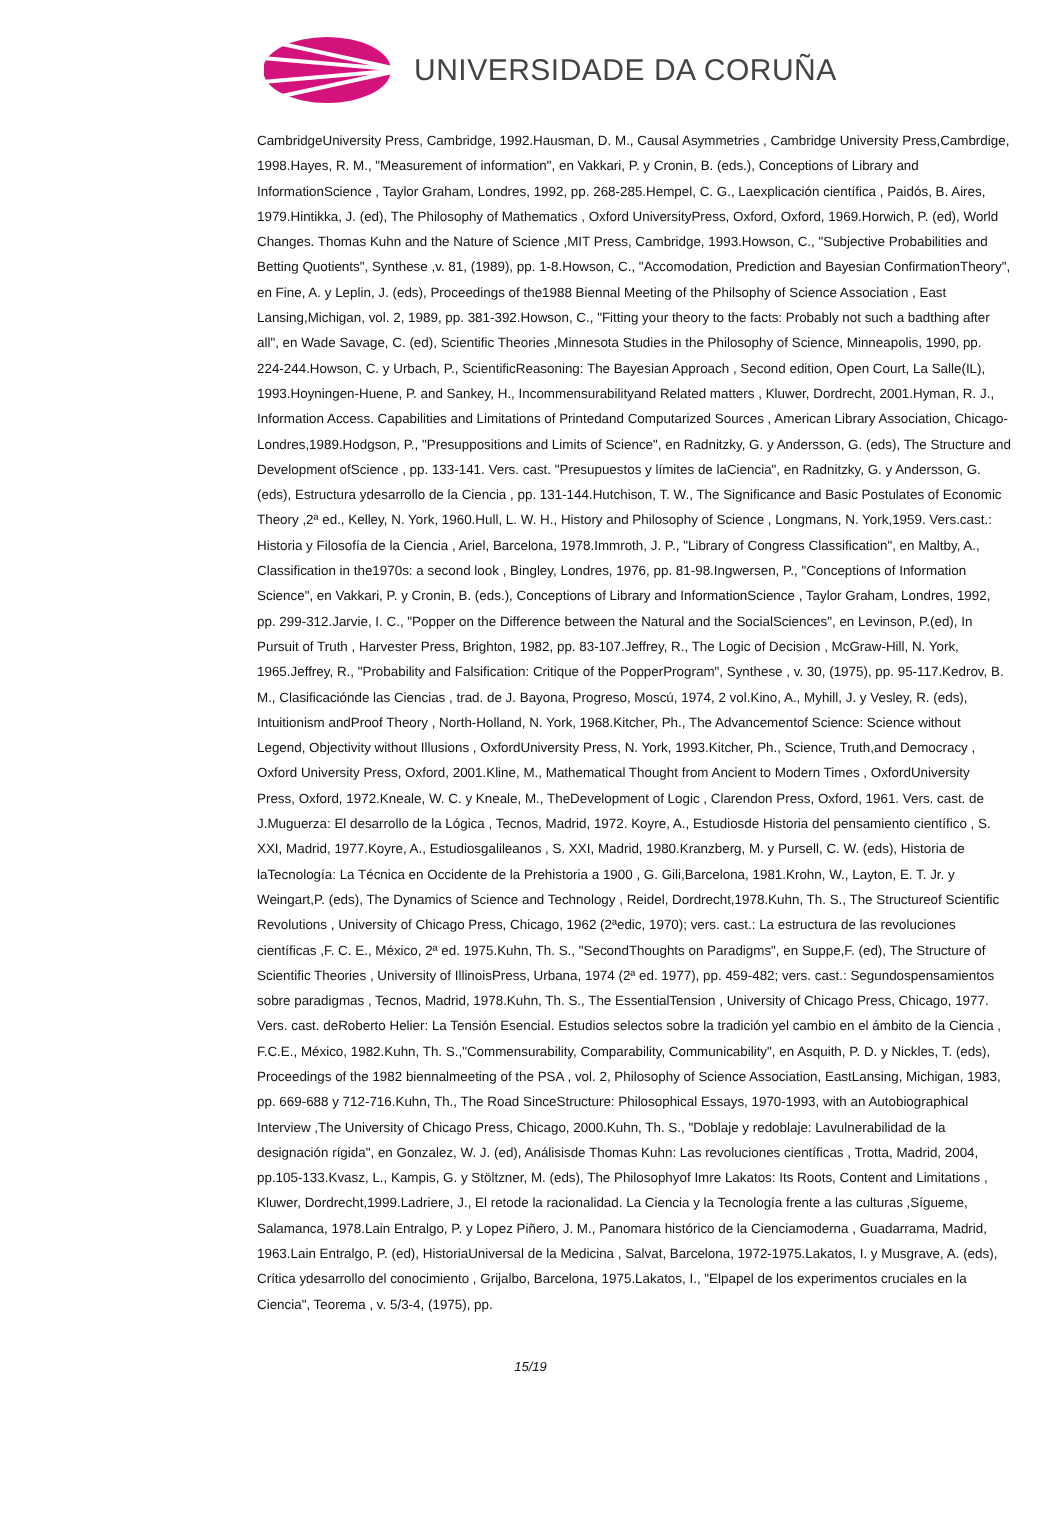UNIVERSIDADE DA CORUÑA
CambridgeUniversity Press, Cambridge, 1992.Hausman, D. M., Causal Asymmetries , Cambridge University Press,Cambrdige, 1998.Hayes, R. M., "Measurement of information", en Vakkari, P. y Cronin, B. (eds.), Conceptions of Library and InformationScience , Taylor Graham, Londres, 1992, pp. 268-285.Hempel, C. G., Laexplicación científica , Paidós, B. Aires, 1979.Hintikka, J. (ed), The Philosophy of Mathematics , Oxford UniversityPress, Oxford, Oxford, 1969.Horwich, P. (ed), World Changes. Thomas Kuhn and the Nature of Science ,MIT Press, Cambridge, 1993.Howson, C., "Subjective Probabilities and Betting Quotients", Synthese ,v. 81, (1989), pp. 1-8.Howson, C., "Accomodation, Prediction and Bayesian ConfirmationTheory", en Fine, A. y Leplin, J. (eds), Proceedings of the1988 Biennal Meeting of the Philsophy of Science Association , East Lansing,Michigan, vol. 2, 1989, pp. 381-392.Howson, C., "Fitting your theory to the facts: Probably not such a badthing after all", en Wade Savage, C. (ed), Scientific Theories ,Minnesota Studies in the Philosophy of Science, Minneapolis, 1990, pp. 224-244.Howson, C. y Urbach, P., ScientificReasoning: The Bayesian Approach , Second edition, Open Court, La Salle(IL), 1993.Hoyningen-Huene, P. and Sankey, H., Incommensurabilityand Related matters , Kluwer, Dordrecht, 2001.Hyman, R. J., Information Access. Capabilities and Limitations of Printedand Computarized Sources , American Library Association, Chicago-Londres,1989.Hodgson, P., "Presuppositions and Limits of Science", en Radnitzky, G. y Andersson, G. (eds), The Structure and Development ofScience , pp. 133-141. Vers. cast. "Presupuestos y límites de laCiencia", en Radnitzky, G. y Andersson, G. (eds), Estructura ydesarrollo de la Ciencia , pp. 131-144.Hutchison, T. W., The Significance and Basic Postulates of Economic Theory ,2ª ed., Kelley, N. York, 1960.Hull, L. W. H., History and Philosophy of Science , Longmans, N. York,1959. Vers.cast.: Historia y Filosofía de la Ciencia , Ariel, Barcelona, 1978.Immroth, J. P., "Library of Congress Classification", en Maltby, A., Classification in the1970s: a second look , Bingley, Londres, 1976, pp. 81-98.Ingwersen, P., "Conceptions of Information Science", en Vakkari, P. y Cronin, B. (eds.), Conceptions of Library and InformationScience , Taylor Graham, Londres, 1992, pp. 299-312.Jarvie, I. C., "Popper on the Difference between the Natural and the SocialSciences", en Levinson, P.(ed), In Pursuit of Truth , Harvester Press, Brighton, 1982, pp. 83-107.Jeffrey, R., The Logic of Decision , McGraw-Hill, N. York, 1965.Jeffrey, R., "Probability and Falsification: Critique of the PopperProgram", Synthese , v. 30, (1975), pp. 95-117.Kedrov, B. M., Clasificaciónde las Ciencias , trad. de J. Bayona, Progreso, Moscú, 1974, 2 vol.Kino, A., Myhill, J. y Vesley, R. (eds), Intuitionism andProof Theory , North-Holland, N. York, 1968.Kitcher, Ph., The Advancementof Science: Science without Legend, Objectivity without Illusions , OxfordUniversity Press, N. York, 1993.Kitcher, Ph., Science, Truth,and Democracy , Oxford University Press, Oxford, 2001.Kline, M., Mathematical Thought from Ancient to Modern Times , OxfordUniversity Press, Oxford, 1972.Kneale, W. C. y Kneale, M., TheDevelopment of Logic , Clarendon Press, Oxford, 1961. Vers. cast. de J.Muguerza: El desarrollo de la Lógica , Tecnos, Madrid, 1972. Koyre, A., Estudiosde Historia del pensamiento científico , S. XXI, Madrid, 1977.Koyre, A., Estudiosgalileanos , S. XXI, Madrid, 1980.Kranzberg, M. y Pursell, C. W. (eds), Historia de laTecnología: La Técnica en Occidente de la Prehistoria a 1900 , G. Gili,Barcelona, 1981.Krohn, W., Layton, E. T. Jr. y Weingart,P. (eds), The Dynamics of Science and Technology , Reidel, Dordrecht,1978.Kuhn, Th. S., The Structureof Scientific Revolutions , University of Chicago Press, Chicago, 1962 (2ªedic, 1970); vers. cast.: La estructura de las revoluciones científicas ,F. C. E., México, 2ª ed. 1975.Kuhn, Th. S., "SecondThoughts on Paradigms", en Suppe,F. (ed), The Structure of Scientific Theories , University of IllinoisPress, Urbana, 1974 (2ª ed. 1977), pp. 459-482; vers. cast.: Segundospensamientos sobre paradigmas , Tecnos, Madrid, 1978.Kuhn, Th. S., The EssentialTension , University of Chicago Press, Chicago, 1977. Vers. cast. deRoberto Helier: La Tensión Esencial. Estudios selectos sobre la tradición yel cambio en el ámbito de la Ciencia , F.C.E., México, 1982.Kuhn, Th. S.,"Commensurability, Comparability, Communicability", en Asquith, P. D. y Nickles, T. (eds), Proceedings of the 1982 biennalmeeting of the PSA , vol. 2, Philosophy of Science Association, EastLansing, Michigan, 1983, pp. 669-688 y 712-716.Kuhn, Th., The Road SinceStructure: Philosophical Essays, 1970-1993, with an Autobiographical Interview ,The University of Chicago Press, Chicago, 2000.Kuhn, Th. S., "Doblaje y redoblaje: Lavulnerabilidad de la designación rígida", en Gonzalez, W. J. (ed), Análisisde Thomas Kuhn: Las revoluciones científicas , Trotta, Madrid, 2004, pp.105-133.Kvasz, L., Kampis, G. y Stöltzner, M. (eds), The Philosophyof Imre Lakatos: Its Roots, Content and Limitations , Kluwer, Dordrecht,1999.Ladriere, J., El retode la racionalidad. La Ciencia y la Tecnología frente a las culturas ,Sígueme, Salamanca, 1978.Lain Entralgo, P. y Lopez Piñero, J. M., Panomara histórico de la Cienciamoderna , Guadarrama, Madrid, 1963.Lain Entralgo, P. (ed), HistoriaUniversal de la Medicina , Salvat, Barcelona, 1972-1975.Lakatos, I. y Musgrave, A. (eds), Crítica ydesarrollo del conocimiento , Grijalbo, Barcelona, 1975.Lakatos, I., "Elpapel de los experimentos cruciales en la Ciencia", Teorema , v. 5/3-4, (1975), pp.
15/19